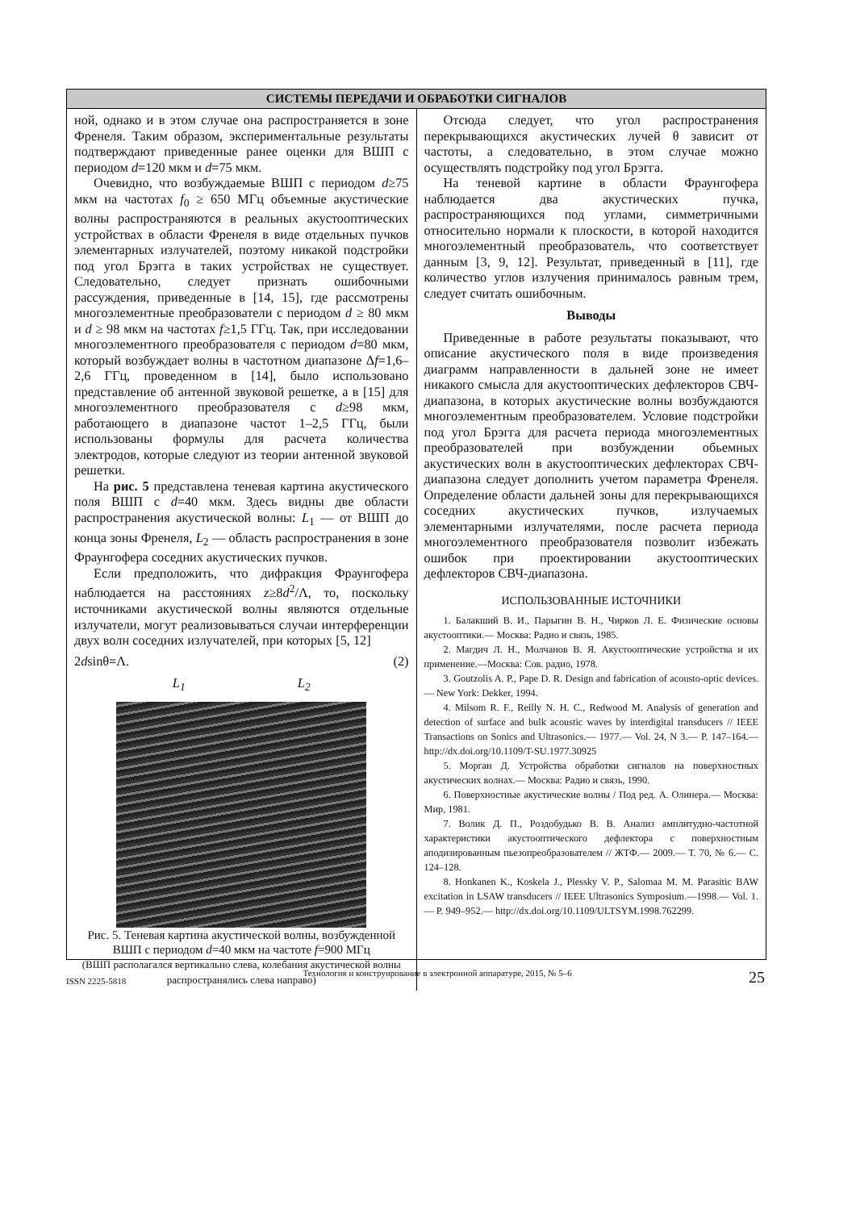СИСТЕМЫ ПЕРЕДАЧИ И ОБРАБОТКИ СИГНАЛОВ
ной, однако и в этом случае она распространяется в зоне Френеля. Таким образом, экспериментальные результаты подтверждают приведенные ранее оценки для ВШП с периодом d=120 мкм и d=75 мкм.
Очевидно, что возбуждаемые ВШП с периодом d≥75 мкм на частотах f<sub>0</sub> ≥ 650 МГц объемные акустические волны распространяются в реальных акустооптических устройствах в области Френеля в виде отдельных пучков элементарных излучателей, поэтому никакой подстройки под угол Брэгга в таких устройствах не существует. Следовательно, следует признать ошибочными рассуждения, приведенные в [14, 15], где рассмотрены многоэлементные преобразователи с периодом d ≥ 80 мкм и d ≥ 98 мкм на частотах f≥1,5 ГГц. Так, при исследовании многоэлементного преобразователя с периодом d=80 мкм, который возбуждает волны в частотном диапазоне Δf=1,6–2,6 ГГц, проведенном в [14], было использовано представление об антенной звуковой решетке, а в [15] для многоэлементного преобразователя с d≥98 мкм, работающего в диапазоне частот 1–2,5 ГГц, были использованы формулы для расчета количества электродов, которые следуют из теории антенной звуковой решетки.
На рис. 5 представлена теневая картина акустического поля ВШП с d=40 мкм. Здесь видны две области распространения акустической волны: L<sub>1</sub> — от ВШП до конца зоны Френеля, L<sub>2</sub> — область распространения в зоне Фраунгофера соседних акустических пучков.
Если предположить, что дифракция Фраунгофера наблюдается на расстояниях z≥8d<sup>2</sup>/Λ, то, поскольку источниками акустической волны являются отдельные излучатели, могут реализовываться случаи интерференции двух волн соседних излучателей, при которых [5, 12]
2dsinθ=Λ. (2)
L<sub>1</sub> L<sub>2</sub>
Рис. 5. Теневая картина акустической волны, возбужденной ВШП с периодом d=40 мкм на частоте f=900 МГц
(ВШП располагался вертикально слева, колебания акустической волны распространялись слева направо)
Отсюда следует, что угол распространения перекрывающихся акустических лучей θ зависит от частоты, а следовательно, в этом случае можно осуществлять подстройку под угол Брэгга.
На теневой картине в области Фраунгофера наблюдается два акустических пучка, распространяющихся под углами, симметричными относительно нормали к плоскости, в которой находится многоэлементный преобразователь, что соответствует данным [3, 9, 12]. Результат, приведенный в [11], где количество углов излучения принималось равным трем, следует считать ошибочным.
Выводы
Приведенные в работе результаты показывают, что описание акустического поля в виде произведения диаграмм направленности в дальней зоне не имеет никакого смысла для акустооптических дефлекторов СВЧ-диапазона, в которых акустические волны возбуждаются многоэлементным преобразователем. Условие подстройки под угол Брэгга для расчета периода многоэлементных преобразователей при возбуждении обьемных акустических волн в акустооптических дефлекторах СВЧ-диапазона следует дополнить учетом параметра Френеля. Определение области дальней зоны для перекрывающихся соседних акустических пучков, излучаемых элементарными излучателями, после расчета периода многоэлементного преобразователя позволит избежать ошибок при проектировании акустооптических дефлекторов СВЧ-диапазона.
ИСПОЛЬЗОВАННЫЕ ИСТОЧНИКИ
1. Балакший В. И., Парыгин В. Н., Чирков Л. Е. Физические основы акустооптики.— Москва: Радио и связь, 1985.
2. Магдич Л. Н., Молчанов В. Я. Акустооптические устройства и их применение.—Москва: Сов. радио, 1978.
3. Goutzolis A. P., Pape D. R. Design and fabrication of acousto-optic devices.— New York: Dekker, 1994.
4. Milsom R. F., Reilly N. H. C., Redwood M. Analysis of generation and detection of surface and bulk acoustic waves by interdigital transducers // IEEE Transactions on Sonics and Ultrasonics.— 1977.— Vol. 24, N 3.— P. 147–164.— http://dx.doi.org/10.1109/T-SU.1977.30925
5. Морган Д. Устройства обработки сигналов на поверхностных акустических волнах.— Москва: Радио и связь, 1990.
6. Поверхностные акустические волны / Под ред. А. Олинера.— Москва: Мир, 1981.
7. Волик Д. П., Роздобудько В. В. Анализ амплитудно-частотной характеристики акустооптического дефлектора с поверхностным аподизированным пьезопреобразователем // ЖТФ.— 2009.— Т. 70, № 6.— С. 124–128.
8. Honkanen K., Koskela J., Plessky V. P., Salomaa M. M. Parasitic BAW excitation in LSAW transducers // IEEE Ultrasonics Symposium.—1998.— Vol. 1.— P. 949–952.— http://dx.doi.org/10.1109/ULTSYM.1998.762299.
ISSN 2225-5818 Технология и конструирование в электронной аппаратуре, 2015, № 5–6 25